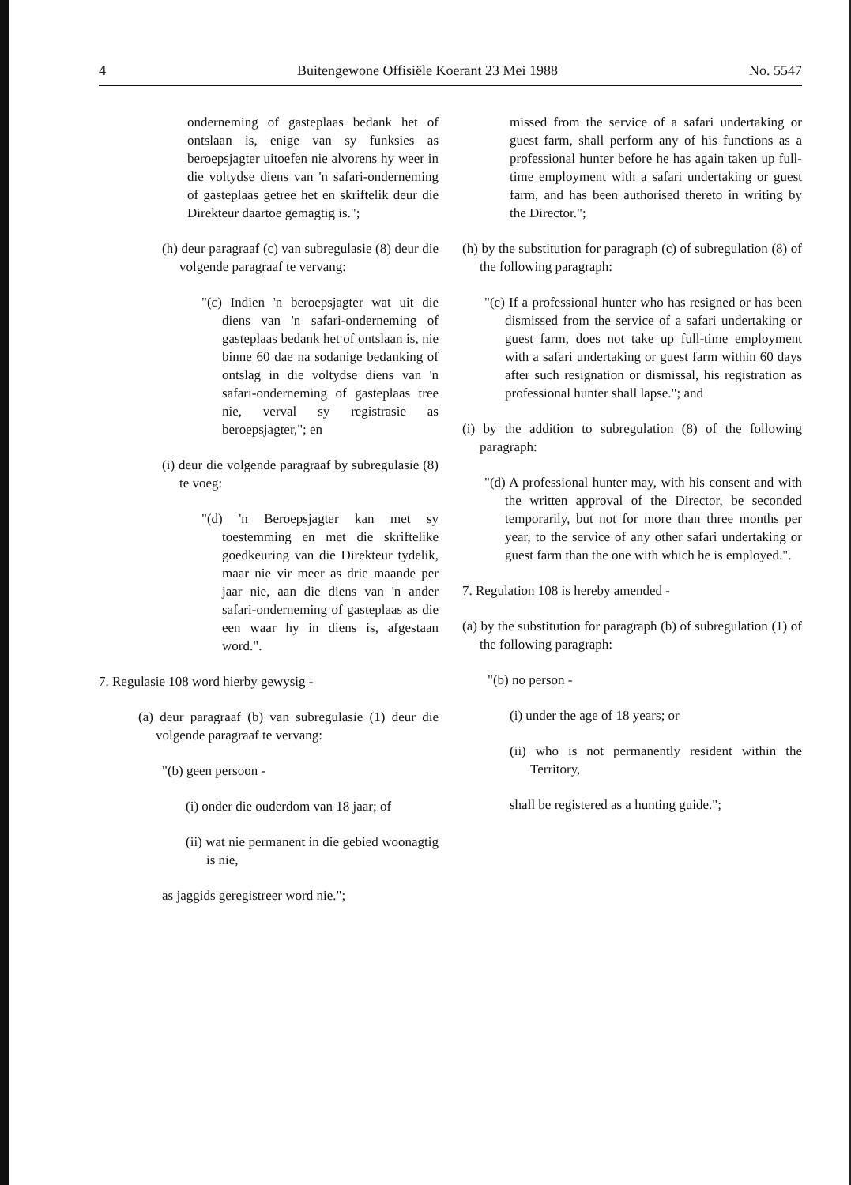4 Buitengewone Offisiële Koerant 23 Mei 1988 No. 5547
onderneming of gasteplaas bedank het of ontslaan is, enige van sy funksies as beroepsjagter uitoefen nie alvorens hy weer in die voltydse diens van 'n safari-onderneming of gasteplaas getree het en skriftelik deur die Direkteur daartoe gemagtig is.";
(h) deur paragraaf (c) van subregulasie (8) deur die volgende paragraaf te vervang:
"(c) Indien 'n beroepsjagter wat uit die diens van 'n safari-onderneming of gasteplaas bedank het of ontslaan is, nie binne 60 dae na sodanige bedanking of ontslag in die voltydse diens van 'n safari-onderneming of gasteplaas tree nie, verval sy registrasie as beroepsjagter,"; en
(i) deur die volgende paragraaf by subregulasie (8) te voeg:
"(d) 'n Beroepsjagter kan met sy toestemming en met die skriftelike goedkeuring van die Direkteur tydelik, maar nie vir meer as drie maande per jaar nie, aan die diens van 'n ander safari-onderneming of gasteplaas as die een waar hy in diens is, afgestaan word.".
7. Regulasie 108 word hierby gewysig -
(a) deur paragraaf (b) van subregulasie (1) deur die volgende paragraaf te vervang:
"(b) geen persoon -
(i) onder die ouderdom van 18 jaar; of
(ii) wat nie permanent in die gebied woonagtig is nie,
as jaggids geregistreer word nie.";
missed from the service of a safari undertaking or guest farm, shall perform any of his functions as a professional hunter before he has again taken up full-time employment with a safari undertaking or guest farm, and has been authorised thereto in writing by the Director.";
(h) by the substitution for paragraph (c) of subregulation (8) of the following paragraph:
"(c) If a professional hunter who has resigned or has been dismissed from the service of a safari undertaking or guest farm, does not take up full-time employment with a safari undertaking or guest farm within 60 days after such resignation or dismissal, his registration as professional hunter shall lapse."; and
(i) by the addition to subregulation (8) of the following paragraph:
"(d) A professional hunter may, with his consent and with the written approval of the Director, be seconded temporarily, but not for more than three months per year, to the service of any other safari undertaking or guest farm than the one with which he is employed.".
7. Regulation 108 is hereby amended -
(a) by the substitution for paragraph (b) of subregulation (1) of the following paragraph:
"(b) no person -
(i) under the age of 18 years; or
(ii) who is not permanently resident within the Territory,
shall be registered as a hunting guide.";